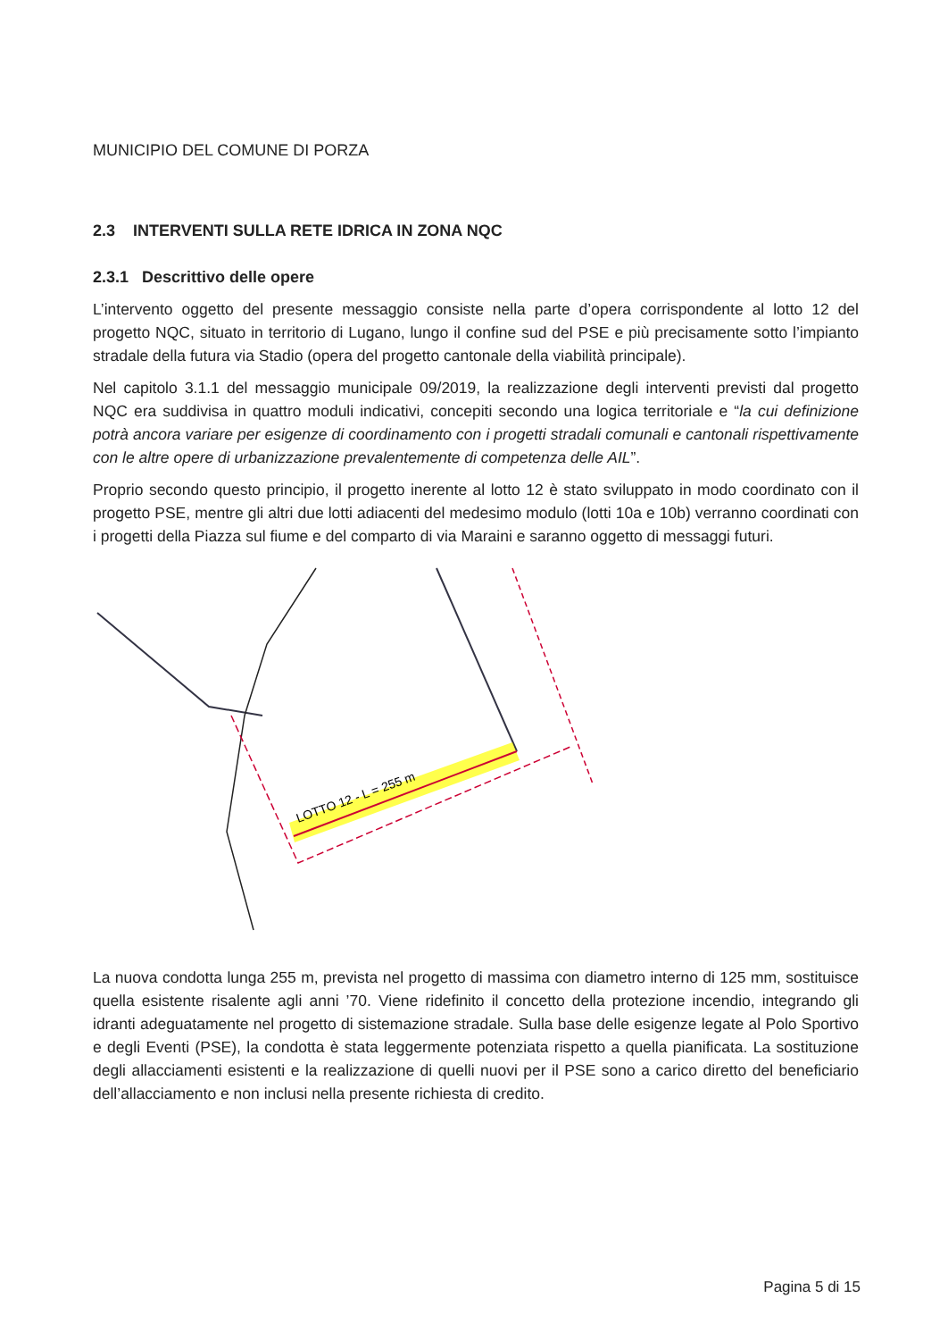MUNICIPIO DEL COMUNE DI PORZA
2.3 INTERVENTI SULLA RETE IDRICA IN ZONA NQC
2.3.1 Descrittivo delle opere
L’intervento oggetto del presente messaggio consiste nella parte d’opera corrispondente al lotto 12 del progetto NQC, situato in territorio di Lugano, lungo il confine sud del PSE e più precisamente sotto l’impianto stradale della futura via Stadio (opera del progetto cantonale della viabilità principale).
Nel capitolo 3.1.1 del messaggio municipale 09/2019, la realizzazione degli interventi previsti dal progetto NQC era suddivisa in quattro moduli indicativi, concepiti secondo una logica territoriale e “la cui definizione potrà ancora variare per esigenze di coordinamento con i progetti stradali comunali e cantonali rispettivamente con le altre opere di urbanizzazione prevalentemente di competenza delle AIL”.
Proprio secondo questo principio, il progetto inerente al lotto 12 è stato sviluppato in modo coordinato con il progetto PSE, mentre gli altri due lotti adiacenti del medesimo modulo (lotti 10a e 10b) verranno coordinati con i progetti della Piazza sul fiume e del comparto di via Maraini e saranno oggetto di messaggi futuri.
LOTTO 12 - L = 255 m
La nuova condotta lunga 255 m, prevista nel progetto di massima con diametro interno di 125 mm, sostituisce quella esistente risalente agli anni ’70. Viene ridefinito il concetto della protezione incendio, integrando gli idranti adeguatamente nel progetto di sistemazione stradale. Sulla base delle esigenze legate al Polo Sportivo e degli Eventi (PSE), la condotta è stata leggermente potenziata rispetto a quella pianificata. La sostituzione degli allacciamenti esistenti e la realizzazione di quelli nuovi per il PSE sono a carico diretto del beneficiario dell’allacciamento e non inclusi nella presente richiesta di credito.
Pagina 5 di 15